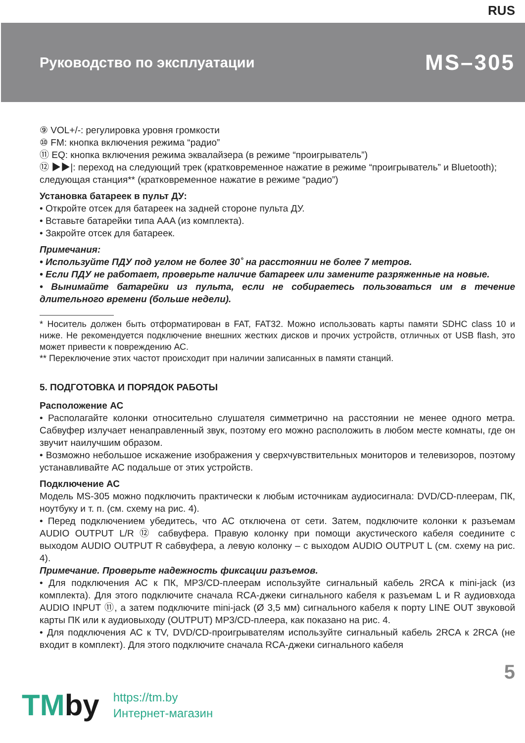RUS
Руководство по эксплуатации
MS–305
⑨ VOL+/-: регулировка уровня громкости
⑩ FM: кнопка включения режима “радио”
⑪ EQ: кнопка включения режима эквалайзера (в режиме “проигрыватель”)
⑫ ▶▶|: переход на следующий трек (кратковременное нажатие в режиме “проигрыватель” и Bluetooth);
следующая станция** (кратковременное нажатие в режиме “радио”)
Установка батареек в пульт ДУ:
• Откройте отсек для батареек на задней стороне пульта ДУ.
• Вставьте батарейки типа AAA (из комплекта).
• Закройте отсек для батареек.
Примечания:
• Используйте ПДУ под углом не более 30˚ на расстоянии не более 7 метров.
• Если ПДУ не работает, проверьте наличие батареек или замените разряженные на новые.
• Вынимайте батарейки из пульта, если не собираетесь пользоваться им в течение длительного времени (больше недели).
* Носитель должен быть отформатирован в FAT, FAT32. Можно использовать карты памяти SDHC class 10 и ниже. Не рекомендуется подключение внешних жестких дисков и прочих устройств, отличных от USB flash, это может привести к повреждению АС.
** Переключение этих частот происходит при наличии записанных в памяти станций.
5. ПОДГОТОВКА И ПОРЯДОК РАБОТЫ
Расположение АС
• Располагайте колонки относительно слушателя симметрично на расстоянии не менее одного метра. Сабвуфер излучает ненаправленный звук, поэтому его можно расположить в любом месте комнаты, где он звучит наилучшим образом.
• Возможно небольшое искажение изображения у сверхчувствительных мониторов и телевизоров, поэтому устанавливайте АС подальше от этих устройств.
Подключение АС
Модель MS-305 можно подключить практически к любым источникам аудиосигнала: DVD/CD-плеерам, ПК, ноутбуку и т. п. (см. схему на рис. 4).
• Перед подключением убедитесь, что АС отключена от сети. Затем, подключите колонки к разъемам AUDIO OUTPUT L/R ⑫ сабвуфера. Правую колонку при помощи акустического кабеля соедините с выходом AUDIO OUTPUT R сабвуфера, а левую колонку – с выходом AUDIO OUTPUT L (см. схему на рис. 4).
Примечание. Проверьте надежность фиксации разъемов.
• Для подключения АС к ПК, MP3/CD-плеерам используйте сигнальный кабель 2RCA к mini-jack (из комплекта). Для этого подключите сначала RCA-джеки сигнального кабеля к разъемам L и R аудиовхода AUDIO INPUT ⑪, а затем подключите mini-jack (Ø 3,5 мм) сигнального кабеля к порту LINE OUT звуковой карты ПК или к аудиовыходу (OUTPUT) MP3/CD-плеера, как показано на рис. 4.
• Для подключения АС к TV, DVD/CD-проигрывателям используйте сигнальный кабель 2RCA к 2RCA (не входит в комплект). Для этого подключите сначала RCA-джеки сигнального кабеля
5
TMby
https://tm.by
Интернет-магазин